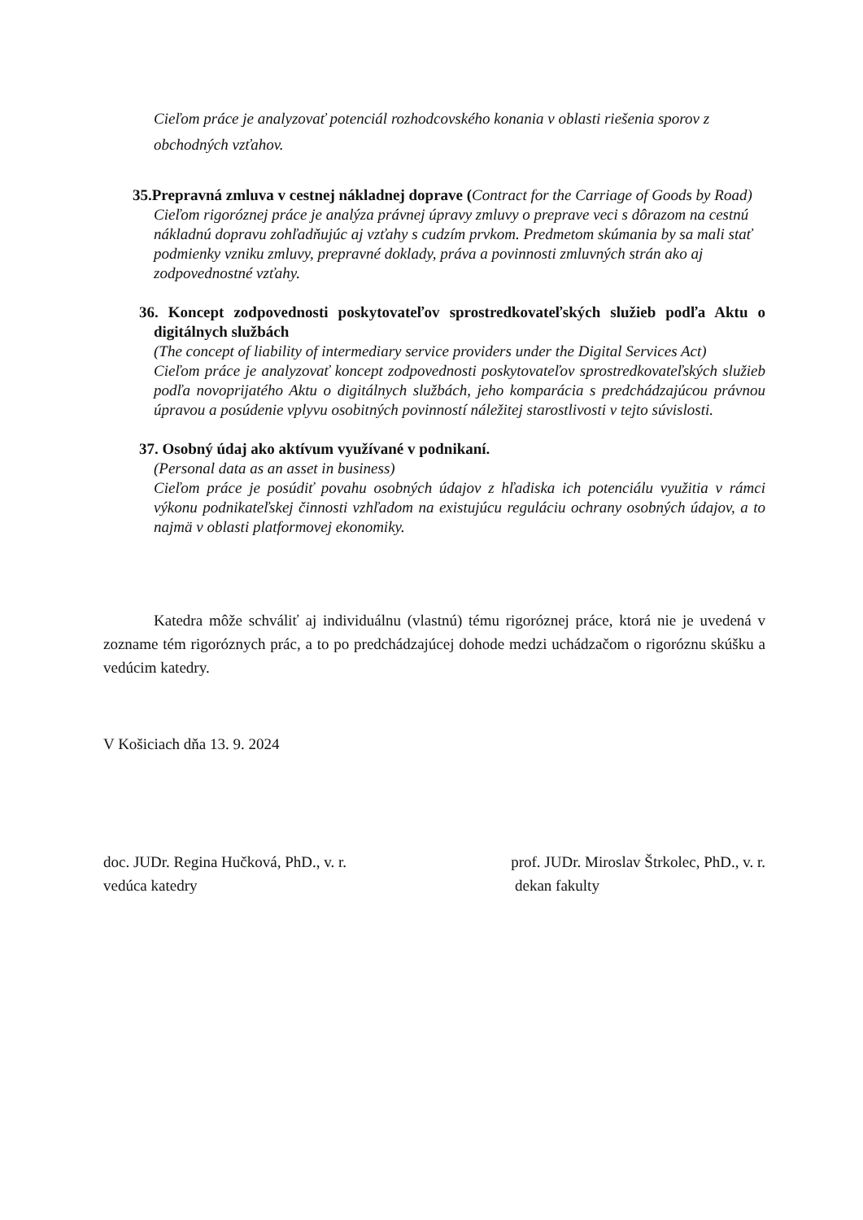Cieľom práce je analyzovať potenciál rozhodcovského konania v oblasti riešenia sporov z obchodných vzťahov.
35.Prepravná zmluva v cestnej nákladnej doprave (Contract for the Carriage of Goods by Road)
Cieľom rigoróznej práce je analýza právnej úpravy zmluvy o preprave veci s dôrazom na cestnú nákladnú dopravu zohľadňujúc aj vzťahy s cudzím prvkom. Predmetom skúmania by sa mali stať podmienky vzniku zmluvy, prepravné doklady, práva a povinnosti zmluvných strán ako aj zodpovednostné vzťahy.
36. Koncept zodpovednosti poskytovateľov sprostredkovateľských služieb podľa Aktu o digitálnych službách
(The concept of liability of intermediary service providers under the Digital Services Act)
Cieľom práce je analyzovať koncept zodpovednosti poskytovateľov sprostredkovateľských služieb podľa novoprijatého Aktu o digitálnych službách, jeho komparácia s predchádzajúcou právnou úpravou a posúdenie vplyvu osobitných povinností náležitej starostlivosti v tejto súvislosti.
37. Osobný údaj ako aktívum využívané v podnikaní.
(Personal data as an asset in business)
Cieľom práce je posúdiť povahu osobných údajov z hľadiska ich potenciálu využitia v rámci výkonu podnikateľskej činnosti vzhľadom na existujúcu reguláciu ochrany osobných údajov, a to najmä v oblasti platformovej ekonomiky.
Katedra môže schváliť aj individuálnu (vlastnú) tému rigoróznej práce, ktorá nie je uvedená v zozname tém rigoróznych prác, a to po predchádzajúcej dohode medzi uchádzačom o rigoróznu skúšku a vedúcim katedry.
V Košiciach dňa 13. 9. 2024
doc. JUDr. Regina Hučková, PhD., v. r.
vedúca katedry
prof. JUDr. Miroslav Štrkolec, PhD., v. r.
dekan fakulty